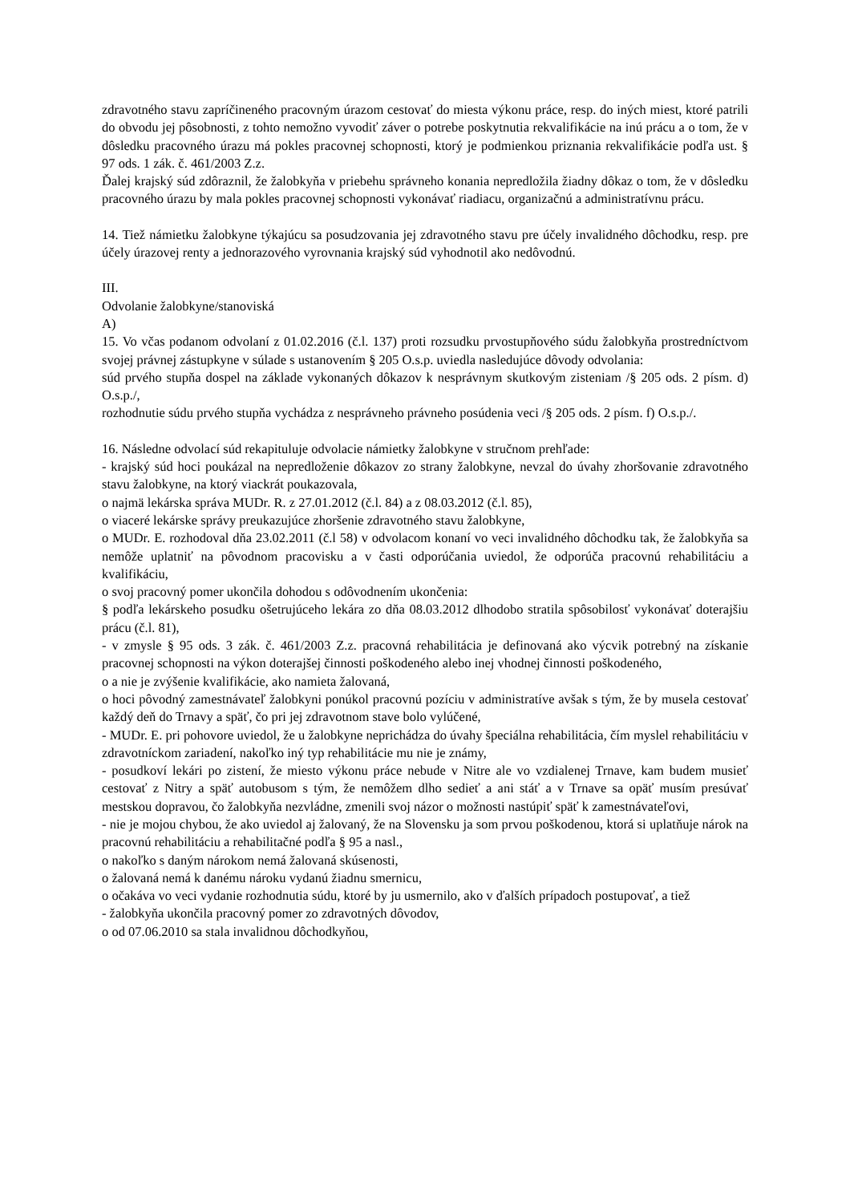zdravotného stavu zapríčineného pracovným úrazom cestovať do miesta výkonu práce, resp. do iných miest, ktoré patrili do obvodu jej pôsobnosti, z tohto nemožno vyvodiť záver o potrebe poskytnutia rekvalifikácie na inú prácu a o tom, že v dôsledku pracovného úrazu má pokles pracovnej schopnosti, ktorý je podmienkou priznania rekvalifikácie podľa ust. § 97 ods. 1 zák. č. 461/2003 Z.z.
Ďalej krajský súd zdôraznil, že žalobkyňa v priebehu správneho konania nepredložila žiadny dôkaz o tom, že v dôsledku pracovného úrazu by mala pokles pracovnej schopnosti vykonávať riadiacu, organizačnú a administratívnu prácu.
14. Tiež námietku žalobkyne týkajúcu sa posudzovania jej zdravotného stavu pre účely invalidného dôchodku, resp. pre účely úrazovej renty a jednorazového vyrovnania krajský súd vyhodnotil ako nedôvodnú.
III.
Odvolanie žalobkyne/stanoviská
A)
15. Vo včas podanom odvolaní z 01.02.2016 (č.l. 137) proti rozsudku prvostupňového súdu žalobkyňa prostredníctvom svojej právnej zástupkyne v súlade s ustanovením § 205 O.s.p. uviedla nasledujúce dôvody odvolania:
súd prvého stupňa dospel na základe vykonaných dôkazov k nesprávnym skutkovým zisteniam /§ 205 ods. 2 písm. d) O.s.p./,
rozhodnutie súdu prvého stupňa vychádza z nesprávneho právneho posúdenia veci /§ 205 ods. 2 písm. f) O.s.p./.
16. Následne odvolací súd rekapituluje odvolacie námietky žalobkyne v stručnom prehľade:
- krajský súd hoci poukázal na nepredloženie dôkazov zo strany žalobkyne, nevzal do úvahy zhoršovanie zdravotného stavu žalobkyne, na ktorý viackrát poukazovala,
o najmä lekárska správa MUDr. R. z 27.01.2012 (č.l. 84) a z 08.03.2012 (č.l. 85),
o viaceré lekárske správy preukazujúce zhoršenie zdravotného stavu žalobkyne,
o MUDr. E. rozhodoval dňa 23.02.2011 (č.l 58) v odvolacom konaní vo veci invalidného dôchodku tak, že žalobkyňa sa nemôže uplatniť na pôvodnom pracovisku a v časti odporúčania uviedol, že odporúča pracovnú rehabilitáciu a kvalifikáciu,
o svoj pracovný pomer ukončila dohodou s odôvodnením ukončenia:
§ podľa lekárskeho posudku ošetrujúceho lekára zo dňa 08.03.2012 dlhodobo stratila spôsobilosť vykonávať doterajšiu prácu (č.l. 81),
- v zmysle § 95 ods. 3 zák. č. 461/2003 Z.z. pracovná rehabilitácia je definovaná ako výcvik potrebný na získanie pracovnej schopnosti na výkon doterajšej činnosti poškodeného alebo inej vhodnej činnosti poškodeného,
o a nie je zvýšenie kvalifikácie, ako namieta žalovaná,
o hoci pôvodný zamestnávateľ žalobkyni ponúkol pracovnú pozíciu v administratíve avšak s tým, že by musela cestovať každý deň do Trnavy a späť, čo pri jej zdravotnom stave bolo vylúčené,
- MUDr. E. pri pohovore uviedol, že u žalobkyne neprichádza do úvahy špeciálna rehabilitácia, čím myslel rehabilitáciu v zdravotníckom zariadení, nakoľko iný typ rehabilitácie mu nie je známy,
- posudkoví lekári po zistení, že miesto výkonu práce nebude v Nitre ale vo vzdialenej Trnave, kam budem musieť cestovať z Nitry a späť autobusom s tým, že nemôžem dlho sedieť a ani stáť a v Trnave sa opäť musím presúvať mestskou dopravou, čo žalobkyňa nezvládne, zmenili svoj názor o možnosti nastúpiť späť k zamestnávateľovi,
- nie je mojou chybou, že ako uviedol aj žalovaný, že na Slovensku ja som prvou poškodenou, ktorá si uplatňuje nárok na pracovnú rehabilitáciu a rehabilitačné podľa § 95 a nasl.,
o nakoľko s daným nárokom nemá žalovaná skúsenosti,
o žalovaná nemá k danému nároku vydanú žiadnu smernicu,
o očakáva vo veci vydanie rozhodnutia súdu, ktoré by ju usmernilo, ako v ďalších prípadoch postupovať, a tiež
- žalobkyňa ukončila pracovný pomer zo zdravotných dôvodov,
o od 07.06.2010 sa stala invalidnou dôchodkyňou,